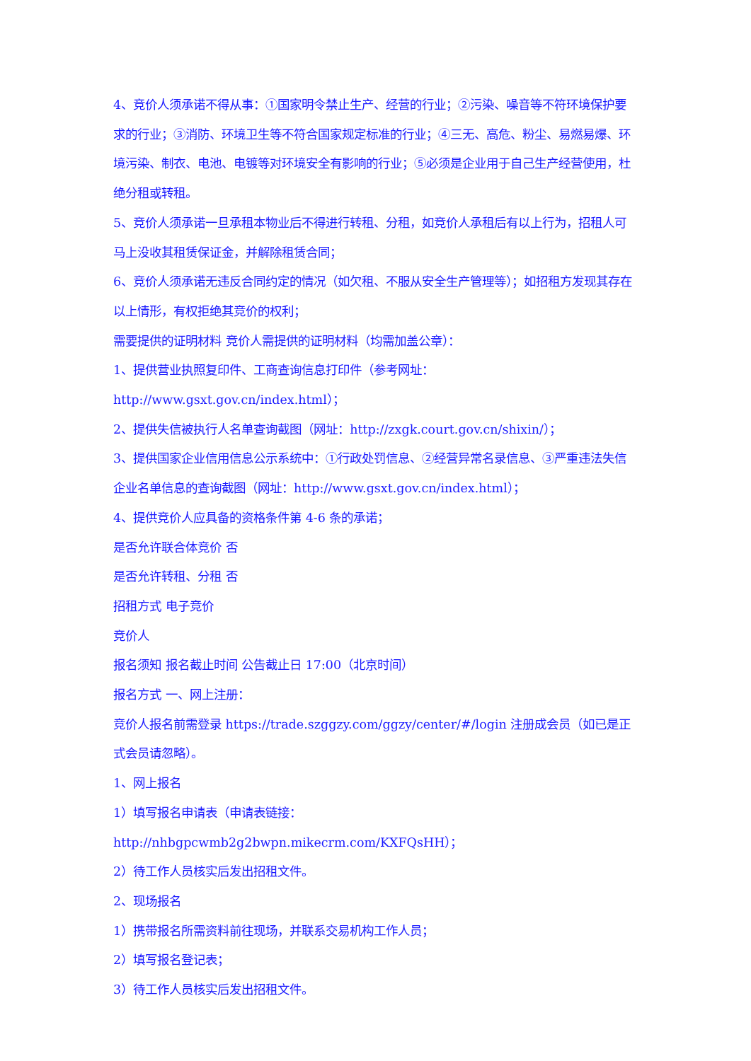4、竞价人须承诺不得从事：①国家明令禁止生产、经营的行业；②污染、噪音等不符环境保护要求的行业；③消防、环境卫生等不符合国家规定标准的行业；④三无、高危、粉尘、易燃易爆、环境污染、制衣、电池、电镀等对环境安全有影响的行业；⑤必须是企业用于自己生产经营使用，杜绝分租或转租。
5、竞价人须承诺一旦承租本物业后不得进行转租、分租，如竞价人承租后有以上行为，招租人可马上没收其租赁保证金，并解除租赁合同；
6、竞价人须承诺无违反合同约定的情况（如欠租、不服从安全生产管理等）；如招租方发现其存在以上情形，有权拒绝其竞价的权利；
需要提供的证明材料 竞价人需提供的证明材料（均需加盖公章）：
1、提供营业执照复印件、工商查询信息打印件（参考网址：
http://www.gsxt.gov.cn/index.html）；
2、提供失信被执行人名单查询截图（网址：http://zxgk.court.gov.cn/shixin/）；
3、提供国家企业信用信息公示系统中：①行政处罚信息、②经营异常名录信息、③严重违法失信企业名单信息的查询截图（网址：http://www.gsxt.gov.cn/index.html）；
4、提供竞价人应具备的资格条件第 4-6 条的承诺；
是否允许联合体竞价 否
是否允许转租、分租 否
招租方式 电子竞价
竞价人
报名须知 报名截止时间 公告截止日 17:00（北京时间）
报名方式 一、网上注册：
竞价人报名前需登录 https://trade.szggzy.com/ggzy/center/#/login 注册成会员（如已是正式会员请忽略）。
1、网上报名
1）填写报名申请表（申请表链接：http://nhbgpcwmb2g2bwpn.mikecrm.com/KXFQsHH）；
2）待工作人员核实后发出招租文件。
2、现场报名
1）携带报名所需资料前往现场，并联系交易机构工作人员；
2）填写报名登记表；
3）待工作人员核实后发出招租文件。